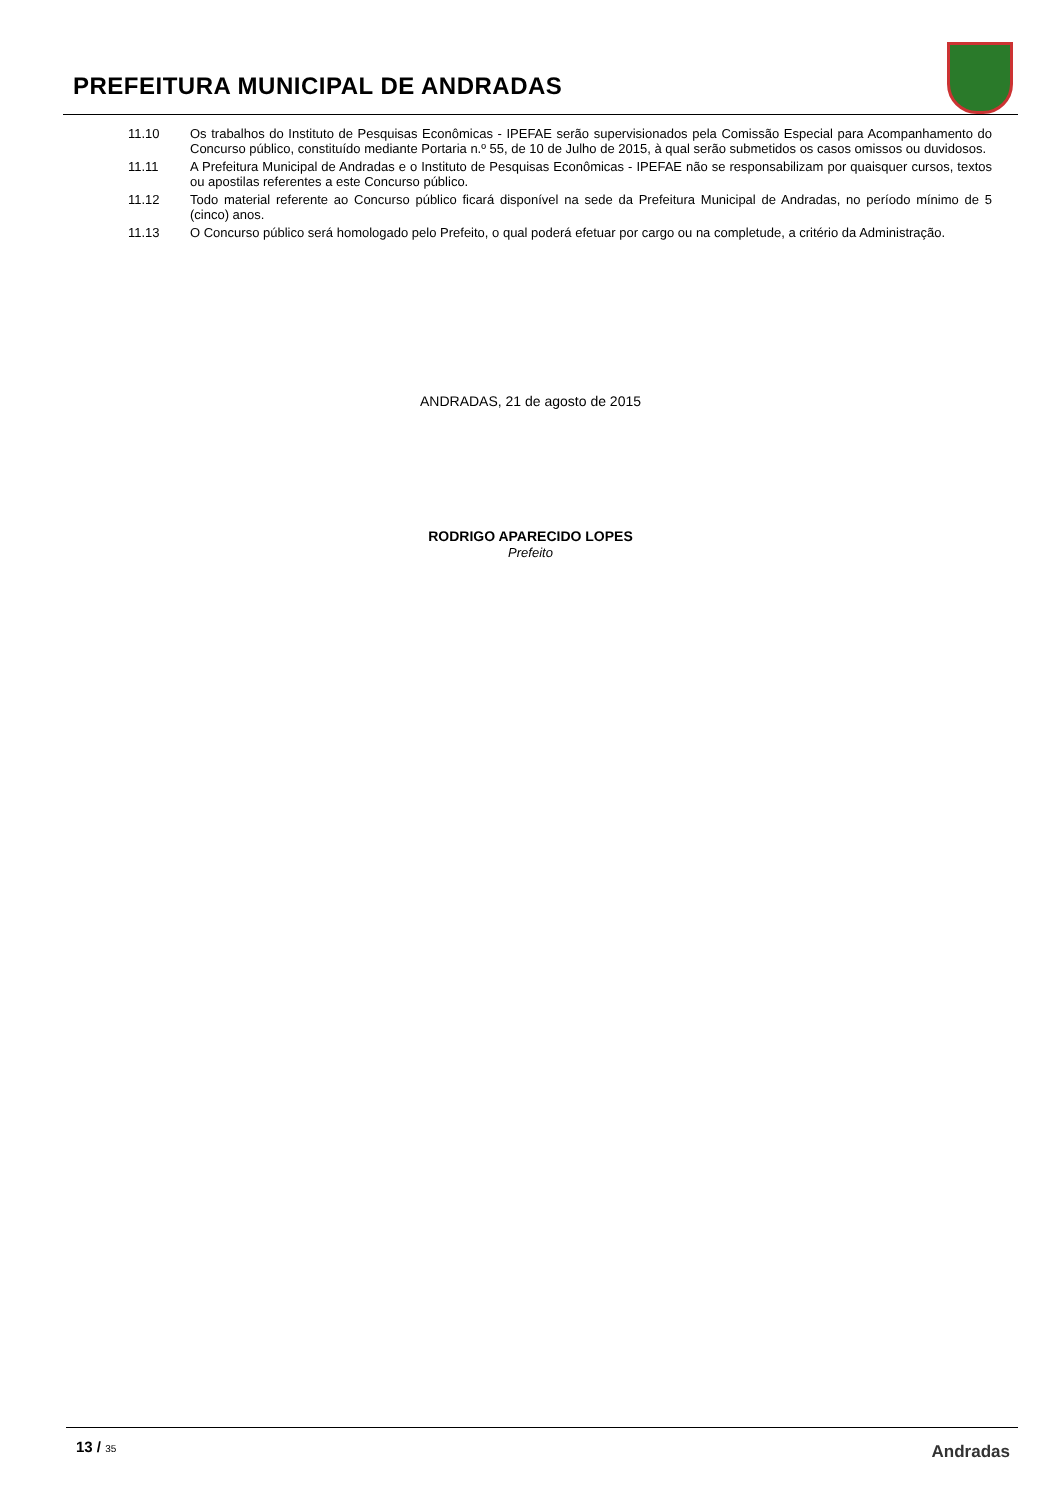PREFEITURA MUNICIPAL DE ANDRADAS
11.10 Os trabalhos do Instituto de Pesquisas Econômicas - IPEFAE serão supervisionados pela Comissão Especial para Acompanhamento do Concurso público, constituído mediante Portaria n.º 55, de 10 de Julho de 2015, à qual serão submetidos os casos omissos ou duvidosos.
11.11 A Prefeitura Municipal de Andradas e o Instituto de Pesquisas Econômicas - IPEFAE não se responsabilizam por quaisquer cursos, textos ou apostilas referentes a este Concurso público.
11.12 Todo material referente ao Concurso público ficará disponível na sede da Prefeitura Municipal de Andradas, no período mínimo de 5 (cinco) anos.
11.13 O Concurso público será homologado pelo Prefeito, o qual poderá efetuar por cargo ou na completude, a critério da Administração.
ANDRADAS, 21 de agosto de 2015
RODRIGO APARECIDO LOPES
Prefeito
13 / 35 Andradas